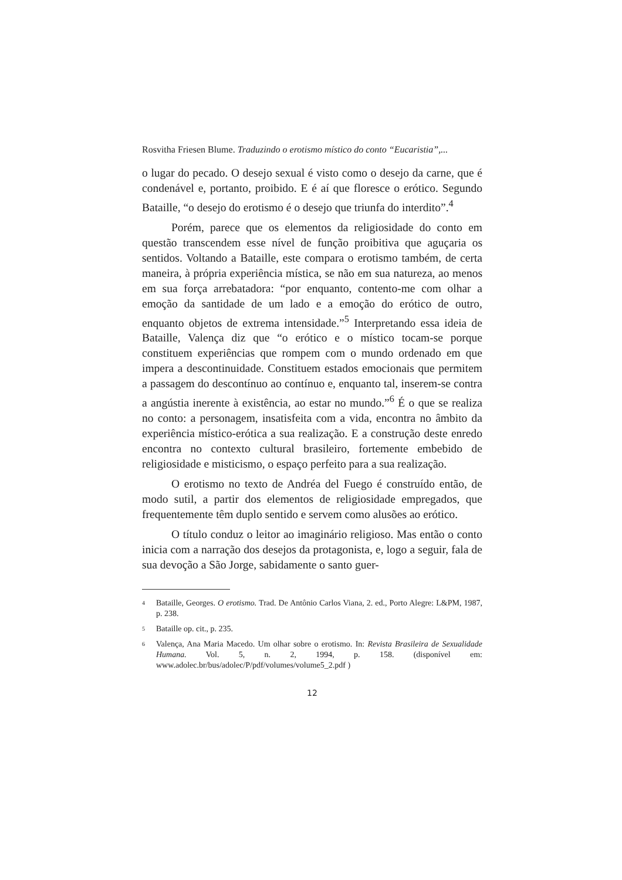Rosvitha Friesen Blume. Traduzindo o erotismo místico do conto “Eucaristia”,...
o lugar do pecado. O desejo sexual é visto como o desejo da carne, que é condenável e, portanto, proibido. E é aí que floresce o erótico. Segundo Bataille, “o desejo do erotismo é o desejo que triunfa do interdito”.<sup>4</sup>
Porém, parece que os elementos da religiosidade do conto em questão transcendem esse nível de função proibitiva que aguçaria os sentidos. Voltando a Bataille, este compara o erotismo também, de certa maneira, à própria experiência mística, se não em sua natureza, ao menos em sua força arrebatadora: “por enquanto, contento-me com olhar a emoção da santidade de um lado e a emoção do erótico de outro, enquanto objetos de extrema intensidade.”<sup>5</sup> Interpretando essa ideia de Bataille, Valença diz que “o erótico e o místico tocam-se porque constituem experiências que rompem com o mundo ordenado em que impera a descontinuidade. Constituem estados emocionais que permitem a passagem do descontínuo ao contínuo e, enquanto tal, inserem-se contra a angústia inerente à existência, ao estar no mundo.”<sup>6</sup> É o que se realiza no conto: a personagem, insatisfeita com a vida, encontra no âmbito da experiência místico-erótica a sua realização. E a construção deste enredo encontra no contexto cultural brasileiro, fortemente embebido de religiosidade e misticismo, o espaço perfeito para a sua realização.
O erotismo no texto de Andréa del Fuego é construído então, de modo sutil, a partir dos elementos de religiosidade empregados, que frequentemente têm duplo sentido e servem como alusões ao erótico.
O título conduz o leitor ao imaginário religioso. Mas então o conto inicia com a narração dos desejos da protagonista, e, logo a seguir, fala de sua devoção a São Jorge, sabidamente o santo guer-
4
Bataille, Georges. O erotismo. Trad. De Antônio Carlos Viana, 2. ed., Porto Alegre: L&PM, 1987, p. 238.
5
Bataille op. cit., p. 235.
6
Valença, Ana Maria Macedo. Um olhar sobre o erotismo. In: Revista Brasileira de Sexualidade Humana. Vol. 5, n. 2, 1994, p. 158. (disponível em: www.adolec.br/bus/adolec/P/pdf/volumes/volume5_2.pdf )
12